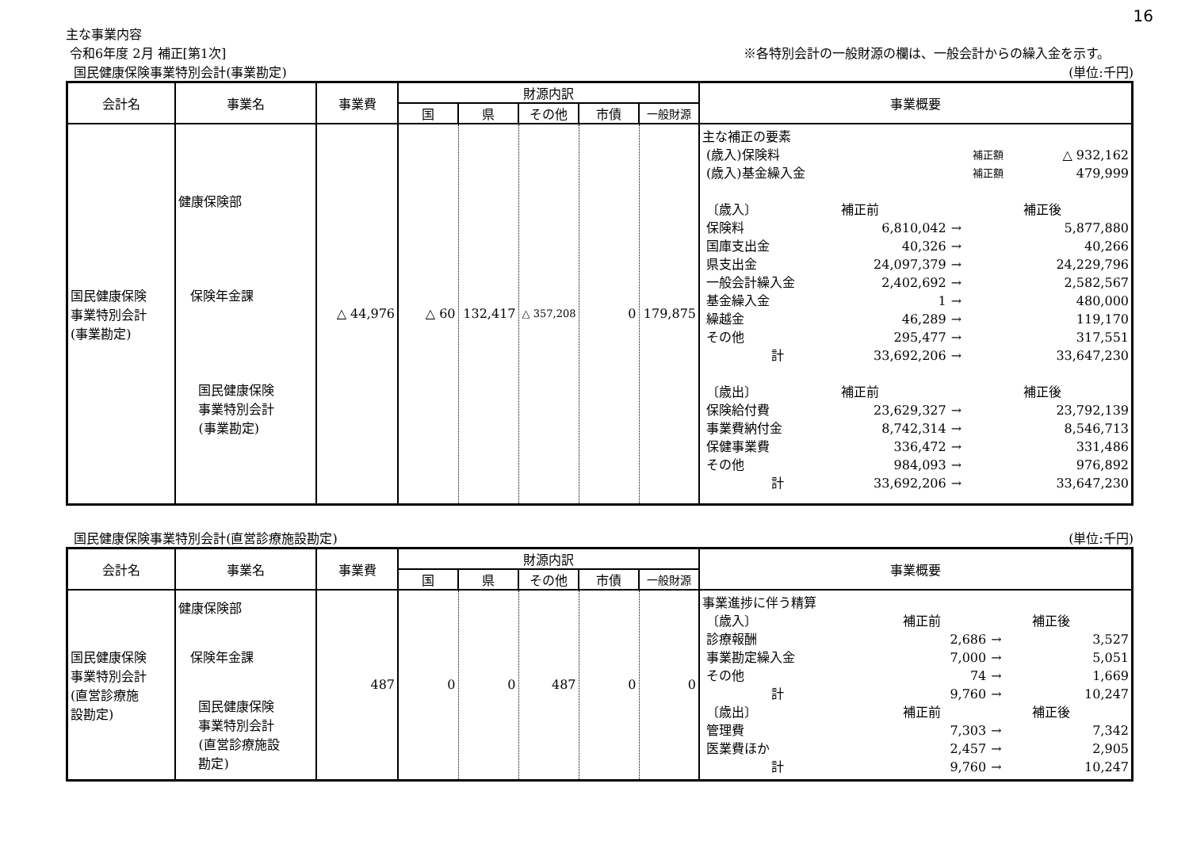16
主な事業内容
令和6年度 2月 補正[第1次] ※各特別会計の一般財源の欄は、一般会計からの繰入金を示す。
国民健康保険事業特別会計(事業勘定) (単位:千円)
| 会計名 | 事業名 | 事業費 | 財源内訳 | | | | | 事業概要 |
| --- | --- | --- | --- | --- | --- | --- | --- | --- |
| | | | 国 | 県 | その他 | 市債 | 一般財源 | |
| 国民健康保険 事業特別会計 (事業勘定) | 健康保険部 保険年金課 国民健康保険 事業特別会計 (事業勘定) | △ 44,976 | △ 60 | 132,417 | △ 357,208 | 0 | 179,875 | / 主な補正の要素 / / / / / / (歳入)保険料 / / / 補正額 / △ 932,162 / / (歳入)基金繰入金 / / / 補正額 / 479,999 / / 〔歳入〕 / 補正前 / / / 補正後 / / 保険料 / 6,810,042 / → / / 5,877,880 / / 国庫支出金 / 40,326 / → / / 40,266 / / 県支出金 / 24,097,379 / → / / 24,229,796 / / 一般会計繰入金 / 2,402,692 / → / / 2,582,567 / / 基金繰入金 / 1 / → / / 480,000 / / 繰越金 / 46,289 / → / / 119,170 / / その他 / 295,477 / → / / 317,551 / / 計 / 33,692,206 / → / / 33,647,230 / / 〔歳出〕 / 補正前 / / / 補正後 / / 保険給付費 / 23,629,327 / → / / 23,792,139 / / 事業費納付金 / 8,742,314 / → / / 8,546,713 / / 保健事業費 / 336,472 / → / / 331,486 / / その他 / 984,093 / → / / 976,892 / / 計 / 33,692,206 / → / / 33,647,230 / |
国民健康保険事業特別会計(直営診療施設勘定) (単位:千円)
| 会計名 | 事業名 | 事業費 | 財源内訳 | | | | | 事業概要 |
| --- | --- | --- | --- | --- | --- | --- | --- | --- |
| | | | 国 | 県 | その他 | 市債 | 一般財源 | |
| 国民健康保険 事業特別会計 (直営診療施 設勘定) | 健康保険部 保険年金課 国民健康保険 事業特別会計 (直営診療施設 勘定) | 487 | 0 | 0 | 487 | 0 | 0 | / 事業進捗に伴う精算 / / / / / / 〔歳入〕 / 補正前 / / / 補正後 / / 診療報酬 / 2,686 / → / / 3,527 / / 事業勘定繰入金 / 7,000 / → / / 5,051 / / その他 / 74 / → / / 1,669 / / 計 / 9,760 / → / / 10,247 / / 〔歳出〕 / 補正前 / / / 補正後 / / 管理費 / 7,303 / → / / 7,342 / / 医業費ほか / 2,457 / → / / 2,905 / / 計 / 9,760 / → / / 10,247 / |